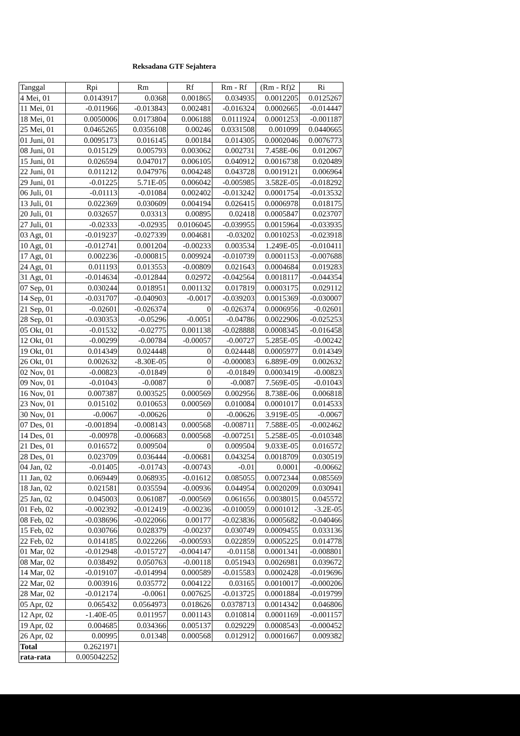Reksadana GTF Sejahtera
| Tanggal | Rpi | Rm | Rf | Rm - Rf | (Rm - Rf)2 | Ri |
| --- | --- | --- | --- | --- | --- | --- |
| 4 Mei, 01 | 0.0143917 | 0.0368 | 0.001865 | 0.034935 | 0.0012205 | 0.0125267 |
| 11 Mei, 01 | -0.011966 | -0.013843 | 0.002481 | -0.016324 | 0.0002665 | -0.014447 |
| 18 Mei, 01 | 0.0050006 | 0.0173804 | 0.006188 | 0.0111924 | 0.0001253 | -0.001187 |
| 25 Mei, 01 | 0.0465265 | 0.0356108 | 0.00246 | 0.0331508 | 0.001099 | 0.0440665 |
| 01 Juni, 01 | 0.0095173 | 0.016145 | 0.00184 | 0.014305 | 0.0002046 | 0.0076773 |
| 08 Juni, 01 | 0.015129 | 0.005793 | 0.003062 | 0.002731 | 7.458E-06 | 0.012067 |
| 15 Juni, 01 | 0.026594 | 0.047017 | 0.006105 | 0.040912 | 0.0016738 | 0.020489 |
| 22 Juni, 01 | 0.011212 | 0.047976 | 0.004248 | 0.043728 | 0.0019121 | 0.006964 |
| 29 Juni, 01 | -0.01225 | 5.71E-05 | 0.006042 | -0.005985 | 3.582E-05 | -0.018292 |
| 06 Juli, 01 | -0.01113 | -0.01084 | 0.002402 | -0.013242 | 0.0001754 | -0.013532 |
| 13 Juli, 01 | 0.022369 | 0.030609 | 0.004194 | 0.026415 | 0.0006978 | 0.018175 |
| 20 Juli, 01 | 0.032657 | 0.03313 | 0.00895 | 0.02418 | 0.0005847 | 0.023707 |
| 27 Juli, 01 | -0.02333 | -0.02935 | 0.0106045 | -0.039955 | 0.0015964 | -0.033935 |
| 03 Agt, 01 | -0.019237 | -0.027339 | 0.004681 | -0.03202 | 0.0010253 | -0.023918 |
| 10 Agt, 01 | -0.012741 | 0.001204 | -0.00233 | 0.003534 | 1.249E-05 | -0.010411 |
| 17 Agt, 01 | 0.002236 | -0.000815 | 0.009924 | -0.010739 | 0.0001153 | -0.007688 |
| 24 Agt, 01 | 0.011193 | 0.013553 | -0.00809 | 0.021643 | 0.0004684 | 0.019283 |
| 31 Agt, 01 | -0.014634 | -0.012844 | 0.02972 | -0.042564 | 0.0018117 | -0.044354 |
| 07 Sep, 01 | 0.030244 | 0.018951 | 0.001132 | 0.017819 | 0.0003175 | 0.029112 |
| 14 Sep, 01 | -0.031707 | -0.040903 | -0.0017 | -0.039203 | 0.0015369 | -0.030007 |
| 21 Sep, 01 | -0.02601 | -0.026374 | 0 | -0.026374 | 0.0006956 | -0.02601 |
| 28 Sep, 01 | -0.030353 | -0.05296 | -0.0051 | -0.04786 | 0.0022906 | -0.025253 |
| 05 Okt, 01 | -0.01532 | -0.02775 | 0.001138 | -0.028888 | 0.0008345 | -0.016458 |
| 12 Okt, 01 | -0.00299 | -0.00784 | -0.00057 | -0.00727 | 5.285E-05 | -0.00242 |
| 19 Okt, 01 | 0.014349 | 0.024448 | 0 | 0.024448 | 0.0005977 | 0.014349 |
| 26 Okt, 01 | 0.002632 | -8.30E-05 | 0 | -0.000083 | 6.889E-09 | 0.002632 |
| 02 Nov, 01 | -0.00823 | -0.01849 | 0 | -0.01849 | 0.0003419 | -0.00823 |
| 09 Nov, 01 | -0.01043 | -0.0087 | 0 | -0.0087 | 7.569E-05 | -0.01043 |
| 16 Nov, 01 | 0.007387 | 0.003525 | 0.000569 | 0.002956 | 8.738E-06 | 0.006818 |
| 23 Nov, 01 | 0.015102 | 0.010653 | 0.000569 | 0.010084 | 0.0001017 | 0.014533 |
| 30 Nov, 01 | -0.0067 | -0.00626 | 0 | -0.00626 | 3.919E-05 | -0.0067 |
| 07 Des, 01 | -0.001894 | -0.008143 | 0.000568 | -0.008711 | 7.588E-05 | -0.002462 |
| 14 Des, 01 | -0.00978 | -0.006683 | 0.000568 | -0.007251 | 5.258E-05 | -0.010348 |
| 21 Des, 01 | 0.016572 | 0.009504 | 0 | 0.009504 | 9.033E-05 | 0.016572 |
| 28 Des, 01 | 0.023709 | 0.036444 | -0.00681 | 0.043254 | 0.0018709 | 0.030519 |
| 04 Jan, 02 | -0.01405 | -0.01743 | -0.00743 | -0.01 | 0.0001 | -0.00662 |
| 11 Jan, 02 | 0.069449 | 0.068935 | -0.01612 | 0.085055 | 0.0072344 | 0.085569 |
| 18 Jan, 02 | 0.021581 | 0.035594 | -0.00936 | 0.044954 | 0.0020209 | 0.030941 |
| 25 Jan, 02 | 0.045003 | 0.061087 | -0.000569 | 0.061656 | 0.0038015 | 0.045572 |
| 01 Feb, 02 | -0.002392 | -0.012419 | -0.00236 | -0.010059 | 0.0001012 | -3.2E-05 |
| 08 Feb, 02 | -0.038696 | -0.022066 | 0.00177 | -0.023836 | 0.0005682 | -0.040466 |
| 15 Feb, 02 | 0.030766 | 0.028379 | -0.00237 | 0.030749 | 0.0009455 | 0.033136 |
| 22 Feb, 02 | 0.014185 | 0.022266 | -0.000593 | 0.022859 | 0.0005225 | 0.014778 |
| 01 Mar, 02 | -0.012948 | -0.015727 | -0.004147 | -0.01158 | 0.0001341 | -0.008801 |
| 08 Mar, 02 | 0.038492 | 0.050763 | -0.00118 | 0.051943 | 0.0026981 | 0.039672 |
| 14 Mar, 02 | -0.019107 | -0.014994 | 0.000589 | -0.015583 | 0.0002428 | -0.019696 |
| 22 Mar, 02 | 0.003916 | 0.035772 | 0.004122 | 0.03165 | 0.0010017 | -0.000206 |
| 28 Mar, 02 | -0.012174 | -0.0061 | 0.007625 | -0.013725 | 0.0001884 | -0.019799 |
| 05 Apr, 02 | 0.065432 | 0.0564973 | 0.018626 | 0.0378713 | 0.0014342 | 0.046806 |
| 12 Apr, 02 | -1.40E-05 | 0.011957 | 0.001143 | 0.010814 | 0.0001169 | -0.001157 |
| 19 Apr, 02 | 0.004685 | 0.034366 | 0.005137 | 0.029229 | 0.0008543 | -0.000452 |
| 26 Apr, 02 | 0.00995 | 0.01348 | 0.000568 | 0.012912 | 0.0001667 | 0.009382 |
| Total | 0.2621971 | | | | | |
| rata-rata | 0.005042252 | | | | | |